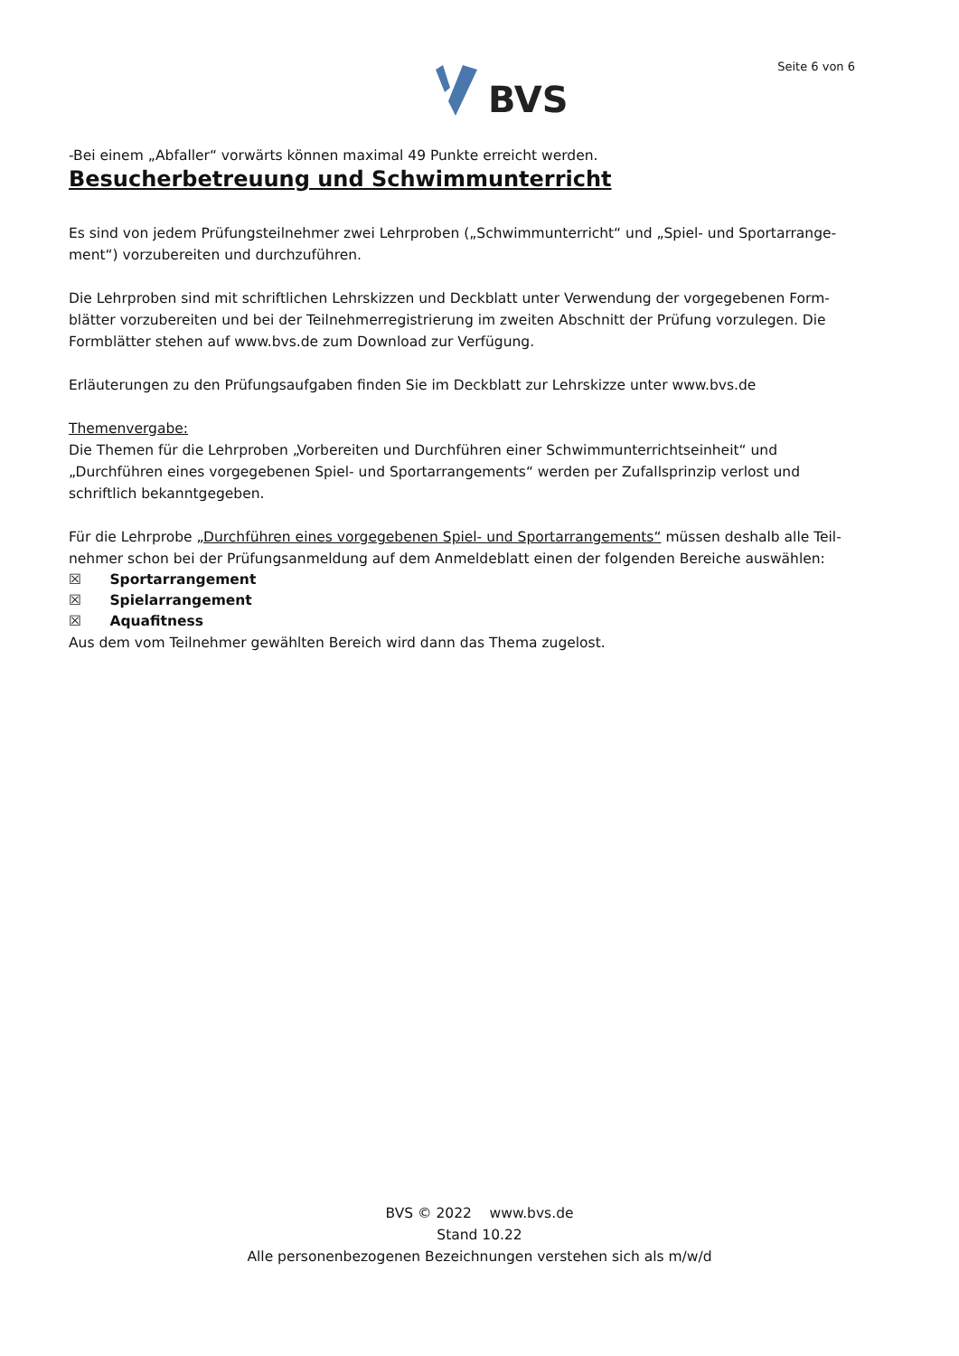BVS Seite 6 von 6
-Bei einem „Abfaller“ vorwärts können maximal 49 Punkte erreicht werden.
Besucherbetreuung und Schwimmunterricht
Es sind von jedem Prüfungsteilnehmer zwei Lehrproben („Schwimmunterricht“ und „Spiel- und Sportarrange-ment“) vorzubereiten und durchzuführen.
Die Lehrproben sind mit schriftlichen Lehrskizzen und Deckblatt unter Verwendung der vorgegebenen Form-blätter vorzubereiten und bei der Teilnehmerregistrierung im zweiten Abschnitt der Prüfung vorzulegen. Die Formblätter stehen auf www.bvs.de zum Download zur Verfügung.
Erläuterungen zu den Prüfungsaufgaben finden Sie im Deckblatt zur Lehrskizze unter www.bvs.de
Themenvergabe:
Die Themen für die Lehrproben „Vorbereiten und Durchführen einer Schwimmunterrichtseinheit“ und „Durchführen eines vorgegebenen Spiel- und Sportarrangements“ werden per Zufallsprinzip verlost und schriftlich bekanntgegeben.
Für die Lehrprobe „Durchführen eines vorgegebenen Spiel- und Sportarrangements“ müssen deshalb alle Teil-nehmer schon bei der Prüfungsanmeldung auf dem Anmeldeblatt einen der folgenden Bereiche auswählen:
☒ Sportarrangement
☒ Spielarrangement
☒ Aquafitness
Aus dem vom Teilnehmer gewählten Bereich wird dann das Thema zugelost.
BVS © 2022 www.bvs.de
Stand 10.22
Alle personenbezogenen Bezeichnungen verstehen sich als m/w/d